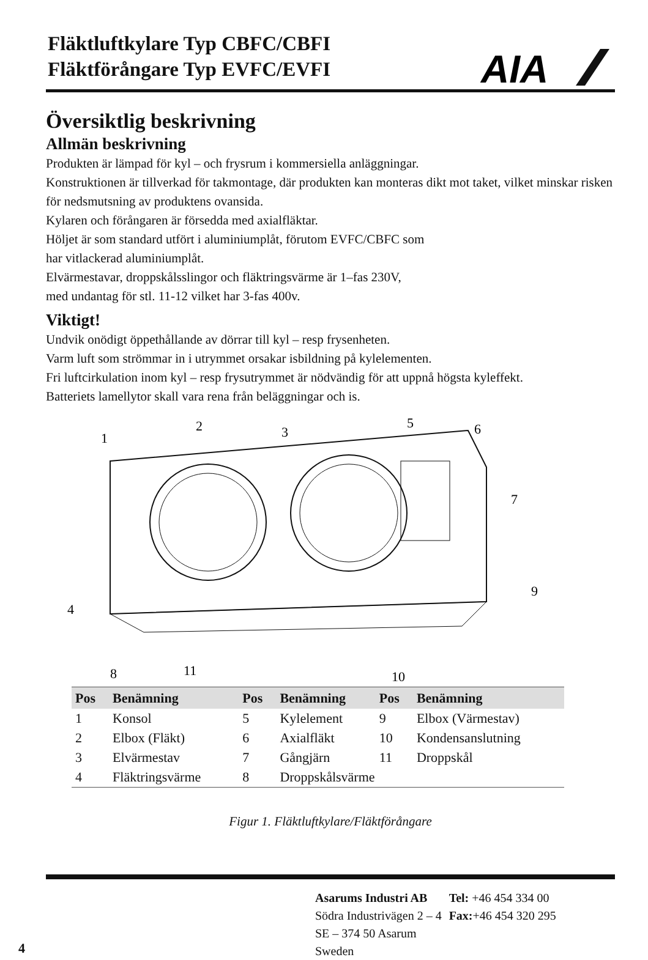Fläktluftkylare Typ CBFC/CBFI
Fläktförångare Typ EVFC/EVFI
AIA
Översiktlig beskrivning
Allmän beskrivning
Produkten är lämpad för kyl – och frysrum i kommersiella anläggningar.
Konstruktionen är tillverkad för takmontage, där produkten kan monteras dikt mot taket, vilket minskar risken för nedsmutsning av produktens ovansida.
Kylaren och förångaren är försedda med axialfläktar.
Höljet är som standard utfört i aluminiumplåt, förutom EVFC/CBFC som
har vitlackerad aluminiumplåt.
Elvärmestavar, droppskålsslingor och fläktringsvärme är 1–fas 230V,
med undantag för stl. 11-12 vilket har 3-fas 400v.
Viktigt!
Undvik onödigt öppethållande av dörrar till kyl – resp frysenheten.
Varm luft som strömmar in i utrymmet orsakar isbildning på kylelementen.
Fri luftcirkulation inom kyl – resp frysutrymmet är nödvändig för att uppnå högsta kyleffekt.
Batteriets lamellytor skall vara rena från beläggningar och is.
1
2
3
5
6
7
9
4
8
11
10
| Pos | Benämning | Pos | Benämning | Pos | Benämning |
| --- | --- | --- | --- | --- | --- |
| 1 | Konsol | 5 | Kylelement | 9 | Elbox (Värmestav) |
| 2 | Elbox (Fläkt) | 6 | Axialfläkt | 10 | Kondensanslutning |
| 3 | Elvärmestav | 7 | Gångjärn | 11 | Droppskål |
| 4 | Fläktringsvärme | 8 | Droppskålsvärme | | |
Figur 1. Fläktluftkylare/Fläktförångare
| Asarums Industri AB Södra Industrivägen 2 – 4 SE – 374 50 Asarum Sweden | Tel: +46 454 334 00 Fax: +46 454 320 295 |
4